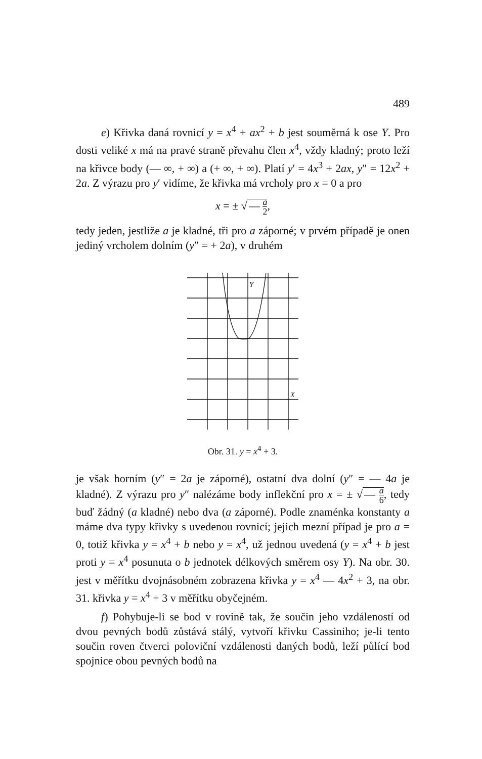489
e) Křivka daná rovnicí y = x<sup>4</sup> + ax<sup>2</sup> + b jest souměrná k ose Y. Pro dosti veliké x má na pravé straně převahu člen x<sup>4</sup>, vždy kladný; proto leží na křivce body (— ∞, + ∞) a (+ ∞, + ∞). Platí y′ = 4x<sup>3</sup> + 2ax, y″ = 12x<sup>2</sup> + 2a. Z výrazu pro y′ vidíme, že křivka má vrcholy pro x = 0 a pro
x = ± √ — a 2,
tedy jeden, jestliže a je kladné, tři pro a záporné; v prvém případě je onen jediný vrcholem dolním (y″ = + 2a), v druhém
Y
X
Obr. 31. y = x<sup>4</sup> + 3.
je však horním (y″ = 2a je záporné), ostatní dva dolní (y″ = — 4a je kladné). Z výrazu pro y″ nalézáme body inflekční pro x = ± √ — a 6, tedy buď žádný (a kladné) nebo dva (a záporné). Podle znaménka konstanty a máme dva typy křivky s uvedenou rovnicí; jejich mezní případ je pro a = 0, totiž křivka y = x<sup>4</sup> + b nebo y = x<sup>4</sup>, už jednou uvedená (y = x<sup>4</sup> + b jest proti y = x<sup>4</sup> posunuta o b jednotek délkových směrem osy Y). Na obr. 30. jest v měřítku dvojnásobném zobrazena křivka y = x<sup>4</sup> — 4x<sup>2</sup> + 3, na obr. 31. křivka y = x<sup>4</sup> + 3 v měřítku obyčejném.
f) Pohybuje-li se bod v rovině tak, že součin jeho vzdáleností od dvou pevných bodů zůstává stálý, vytvoří křivku Cassiniho; je-li tento součin roven čtverci poloviční vzdálenosti daných bodů, leží půlící bod spojnice obou pevných bodů na